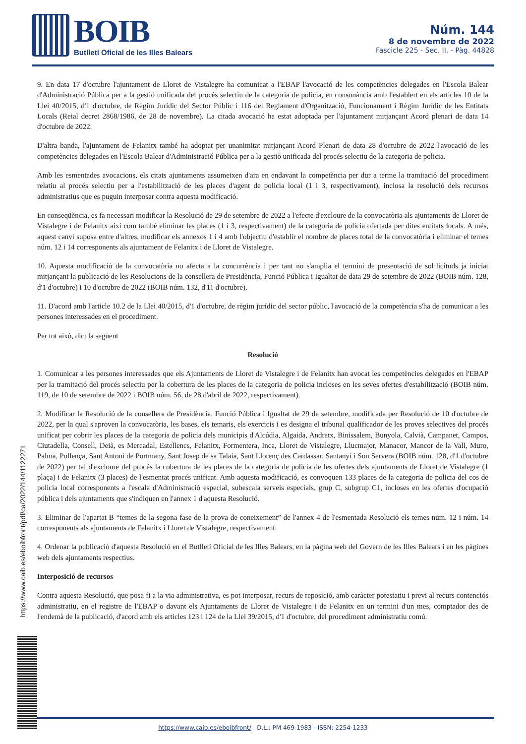BOIB
Butlletí Oficial de les Illes Balears
Núm. 144
8 de novembre de 2022
Fascicle 225 - Sec. II. - Pàg. 44828
9. En data 17 d'octubre l'ajuntament de Lloret de Vistalegre ha comunicat a l'EBAP l'avocació de les competències delegades en l'Escola Balear d'Administració Pública per a la gestió unificada del procés selectiu de la categoria de policia, en consonància amb l'establert en els articles 10 de la Llei 40/2015, d'1 d'octubre, de Règim Jurídic del Sector Públic i 116 del Reglament d'Organització, Funcionament i Règim Jurídic de les Entitats Locals (Reial decret 2868/1986, de 28 de novembre). La citada avocació ha estat adoptada per l'ajuntament mitjançant Acord plenari de data 14 d'octubre de 2022.
D'altra banda, l'ajuntament de Felanitx també ha adoptat per unanimitat mitjançant Acord Plenari de data 28 d'octubre de 2022 l'avocació de les competències delegades en l'Escola Balear d'Administració Pública per a la gestió unificada del procés selectiu de la categoria de policia.
Amb les esmentades avocacions, els citats ajuntaments assumeixen d'ara en endavant la competència per dur a terme la tramitació del procediment relatiu al procés selectiu per a l'estabilització de les places d'agent de policia local (1 i 3, respectivament), inclosa la resolució dels recursos administratius que es puguin interposar contra aquesta modificació.
En conseqüència, es fa necessari modificar la Resolució de 29 de setembre de 2022 a l'efecte d'excloure de la convocatòria als ajuntaments de Lloret de Vistalegre i de Felanitx així com també eliminar les places (1 i 3, respectivament) de la categoria de policia ofertada per dites entitats locals. A més, aquest canvi suposa entre d'altres, modificar els annexos 1 i 4 amb l'objectiu d'establir el nombre de places total de la convocatòria i eliminar el temes núm. 12 i 14 corresponents als ajuntament de Felanitx i de Lloret de Vistalegre.
10. Aquesta modificació de la convocatòria no afecta a la concurrència i per tant no s'amplia el termini de presentació de sol·licituds ja iniciat mitjançant la publicació de les Resolucions de la consellera de Presidència, Funció Pública i Igualtat de data 29 de setembre de 2022 (BOIB núm. 128, d'1 d'octubre) i 10 d'octubre de 2022 (BOIB núm. 132, d'11 d'octubre).
11. D'acord amb l'article 10.2 de la Llei 40/2015, d'1 d'octubre, de règim jurídic del sector públic, l'avocació de la competència s'ha de comunicar a les persones interessades en el procediment.
Per tot això, dict la següent
Resolució
1. Comunicar a les persones interessades que els Ajuntaments de Lloret de Vistalegre i de Felanitx han avocat les competències delegades en l'EBAP per la tramitació del procés selectiu per la cobertura de les places de la categoria de policia incloses en les seves ofertes d'estabilització (BOIB núm. 119, de 10 de setembre de 2022 i BOIB núm. 56, de 28 d'abril de 2022, respectivament).
2. Modificar la Resolució de la consellera de Presidència, Funció Pública i Igualtat de 29 de setembre, modificada per Resolució de 10 d'octubre de 2022, per la qual s'aproven la convocatòria, les bases, els temaris, els exercicis i es designa el tribunal qualificador de les proves selectives del procés unificat per cobrir les places de la categoria de policia dels municipis d'Alcúdia, Algaida, Andratx, Binissalem, Bunyola, Calvià, Campanet, Campos, Ciutadella, Consell, Deià, es Mercadal, Estellencs, Felanitx, Formentera, Inca, Lloret de Vistalegre, Llucmajor, Manacor, Mancor de la Vall, Muro, Palma, Pollença, Sant Antoni de Portmany, Sant Josep de sa Talaia, Sant Llorenç des Cardassar, Santanyí i Son Servera (BOIB núm. 128, d'1 d'octubre de 2022) per tal d'excloure del procés la cobertura de les places de la categoria de policia de les ofertes dels ajuntaments de Lloret de Vistalegre (1 plaça) i de Felanitx (3 places) de l'esmentat procés unificat. Amb aquesta modificació, es convoquen 133 places de la categoria de policia del cos de policia local corresponents a l'escala d'Administració especial, subescala serveis especials, grup C, subgrup C1, incloses en les ofertes d'ocupació pública i dels ajuntaments que s'indiquen en l'annex 1 d'aquesta Resolució.
3. Eliminar de l'apartat B “temes de la segona fase de la prova de coneixement” de l'annex 4 de l'esmentada Resolució els temes núm. 12 i núm. 14 corresponents als ajuntaments de Felanitx i Lloret de Vistalegre, respectivament.
4. Ordenar la publicació d'aquesta Resolució en el Butlletí Oficial de les Illes Balears, en la pàgina web del Govern de les Illes Balears i en les pàgines web dels ajuntaments respectius.
Interposició de recursos
Contra aquesta Resolució, que posa fi a la via administrativa, es pot interposar, recurs de reposició, amb caràcter potestatiu i previ al recurs contenciós administratiu, en el registre de l'EBAP o davant els Ajuntaments de Lloret de Vistalegre i de Felanitx en un termini d'un mes, comptador des de l'endemà de la publicació, d'acord amb els articles 123 i 124 de la Llei 39/2015, d'1 d'octubre, del procediment administratiu comú.
https://www.caib.es/eboibfront/pdf/ca/2022/144/1122271
https://www.caib.es/eboibfront/ D.L.: PM 469-1983 - ISSN: 2254-1233